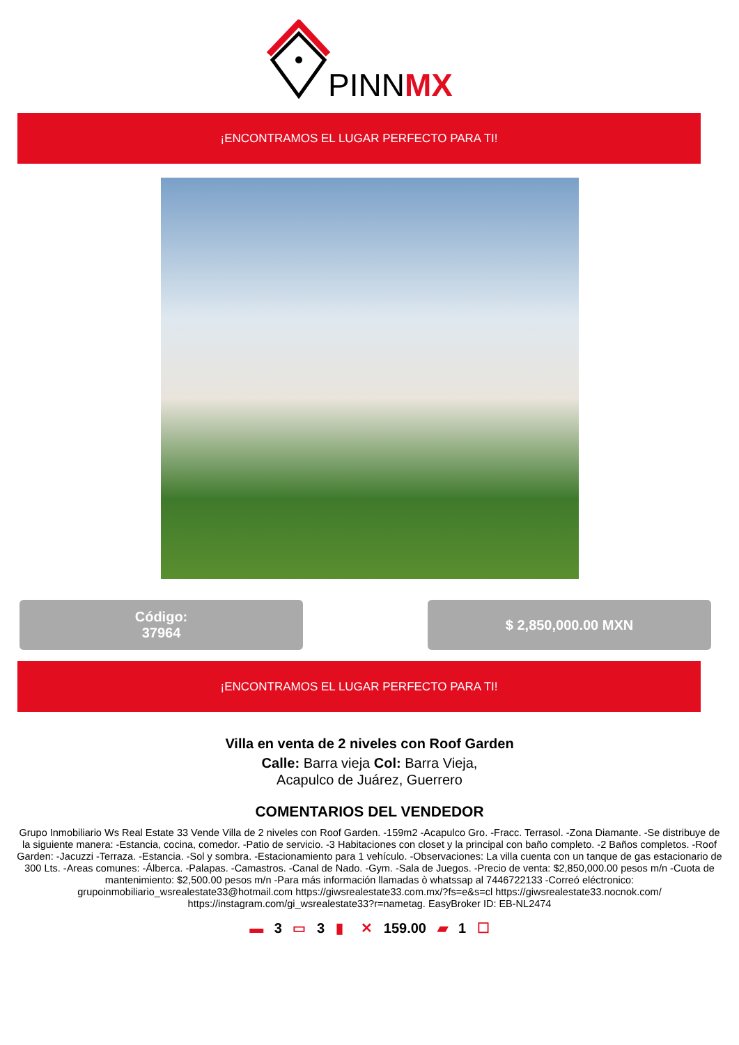PINNMX
¡ENCONTRAMOS EL LUGAR PERFECTO PARA TI!
Código:
37964
$ 2,850,000.00 MXN
¡ENCONTRAMOS EL LUGAR PERFECTO PARA TI!
Villa en venta de 2 niveles con Roof Garden
Calle: Barra vieja Col: Barra Vieja,
Acapulco de Juárez, Guerrero
COMENTARIOS DEL VENDEDOR
Grupo Inmobiliario Ws Real Estate 33 Vende Villa de 2 niveles con Roof Garden. -159m2 -Acapulco Gro. -Fracc. Terrasol. -Zona Diamante. -Se distribuye de la siguiente manera: -Estancia, cocina, comedor. -Patio de servicio. -3 Habitaciones con closet y la principal con baño completo. -2 Baños completos. -Roof Garden: -Jacuzzi -Terraza. -Estancia. -Sol y sombra. -Estacionamiento para 1 vehículo. -Observaciones: La villa cuenta con un tanque de gas estacionario de 300 Lts. -Areas comunes: -Álberca. -Palapas. -Camastros. -Canal de Nado. -Gym. -Sala de Juegos. -Precio de venta: $2,850,000.00 pesos m/n -Cuota de mantenimiento: $2,500.00 pesos m/n -Para más información llamadas ò whatssap al 7446722133 -Correó eléctronico: grupoinmobiliario_wsrealestate33@hotmail.com https://giwsrealestate33.com.mx/?fs=e&s=cl https://giwsrealestate33.nocnok.com/ https://instagram.com/gi_wsrealestate33?r=nametag. EasyBroker ID: EB-NL2474
▬ 3 ▭ 3 ▮ ✕ 159.00 ▰ 1 ☐